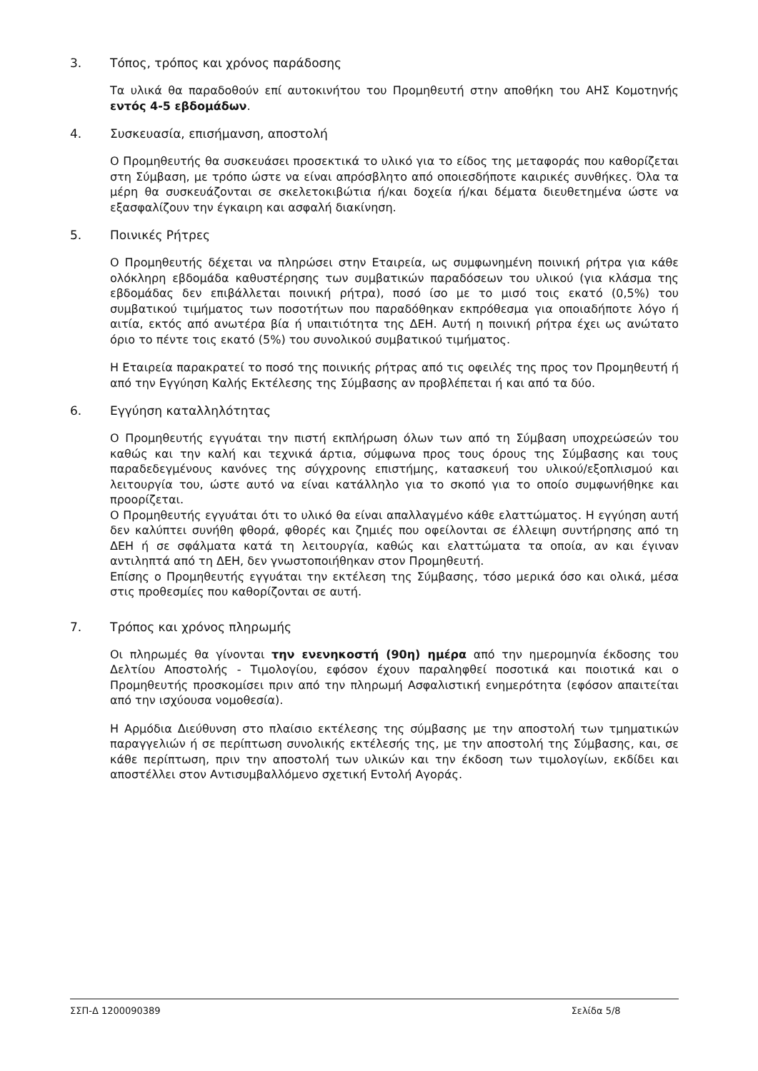3. Τόπος, τρόπος και χρόνος παράδοσης
Τα υλικά θα παραδοθούν επί αυτοκινήτου του Προμηθευτή στην αποθήκη του ΑΗΣ Κομοτηνής εντός 4-5 εβδομάδων.
4. Συσκευασία, επισήμανση, αποστολή
Ο Προμηθευτής θα συσκευάσει προσεκτικά το υλικό για το είδος της μεταφοράς που καθορίζεται στη Σύμβαση, με τρόπο ώστε να είναι απρόσβλητο από οποιεσδήποτε καιρικές συνθήκες. Όλα τα μέρη θα συσκευάζονται σε σκελετοκιβώτια ή/και δοχεία ή/και δέματα διευθετημένα ώστε να εξασφαλίζουν την έγκαιρη και ασφαλή διακίνηση.
5. Ποινικές Ρήτρες
Ο Προμηθευτής δέχεται να πληρώσει στην Εταιρεία, ως συμφωνημένη ποινική ρήτρα για κάθε ολόκληρη εβδομάδα καθυστέρησης των συμβατικών παραδόσεων του υλικού (για κλάσμα της εβδομάδας δεν επιβάλλεται ποινική ρήτρα), ποσό ίσο με το μισό τοις εκατό (0,5%) του συμβατικού τιμήματος των ποσοτήτων που παραδόθηκαν εκπρόθεσμα για οποιαδήποτε λόγο ή αιτία, εκτός από ανωτέρα βία ή υπαιτιότητα της ΔΕΗ. Αυτή η ποινική ρήτρα έχει ως ανώτατο όριο το πέντε τοις εκατό (5%) του συνολικού συμβατικού τιμήματος.
Η Εταιρεία παρακρατεί το ποσό της ποινικής ρήτρας από τις οφειλές της προς τον Προμηθευτή ή από την Εγγύηση Καλής Εκτέλεσης της Σύμβασης αν προβλέπεται ή και από τα δύο.
6. Εγγύηση καταλληλότητας
Ο Προμηθευτής εγγυάται την πιστή εκπλήρωση όλων των από τη Σύμβαση υποχρεώσεών του καθώς και την καλή και τεχνικά άρτια, σύμφωνα προς τους όρους της Σύμβασης και τους παραδεδεγμένους κανόνες της σύγχρονης επιστήμης, κατασκευή του υλικού/εξοπλισμού και λειτουργία του, ώστε αυτό να είναι κατάλληλο για το σκοπό για το οποίο συμφωνήθηκε και προορίζεται.
Ο Προμηθευτής εγγυάται ότι το υλικό θα είναι απαλλαγμένο κάθε ελαττώματος. Η εγγύηση αυτή δεν καλύπτει συνήθη φθορά, φθορές και ζημιές που οφείλονται σε έλλειψη συντήρησης από τη ΔΕΗ ή σε σφάλματα κατά τη λειτουργία, καθώς και ελαττώματα τα οποία, αν και έγιναν αντιληπτά από τη ΔΕΗ, δεν γνωστοποιήθηκαν στον Προμηθευτή.
Επίσης ο Προμηθευτής εγγυάται την εκτέλεση της Σύμβασης, τόσο μερικά όσο και ολικά, μέσα στις προθεσμίες που καθορίζονται σε αυτή.
7. Τρόπος και χρόνος πληρωμής
Οι πληρωμές θα γίνονται την ενενηκοστή (90η) ημέρα από την ημερομηνία έκδοσης του Δελτίου Αποστολής - Τιμολογίου, εφόσον έχουν παραληφθεί ποσοτικά και ποιοτικά και ο Προμηθευτής προσκομίσει πριν από την πληρωμή Ασφαλιστική ενημερότητα (εφόσον απαιτείται από την ισχύουσα νομοθεσία).
Η Αρμόδια Διεύθυνση στο πλαίσιο εκτέλεσης της σύμβασης με την αποστολή των τμηματικών παραγγελιών ή σε περίπτωση συνολικής εκτέλεσής της, με την αποστολή της Σύμβασης, και, σε κάθε περίπτωση, πριν την αποστολή των υλικών και την έκδοση των τιμολογίων, εκδίδει και αποστέλλει στον Αντισυμβαλλόμενο σχετική Εντολή Αγοράς.
ΣΣΠ-Δ 1200090389 Σελίδα 5/8